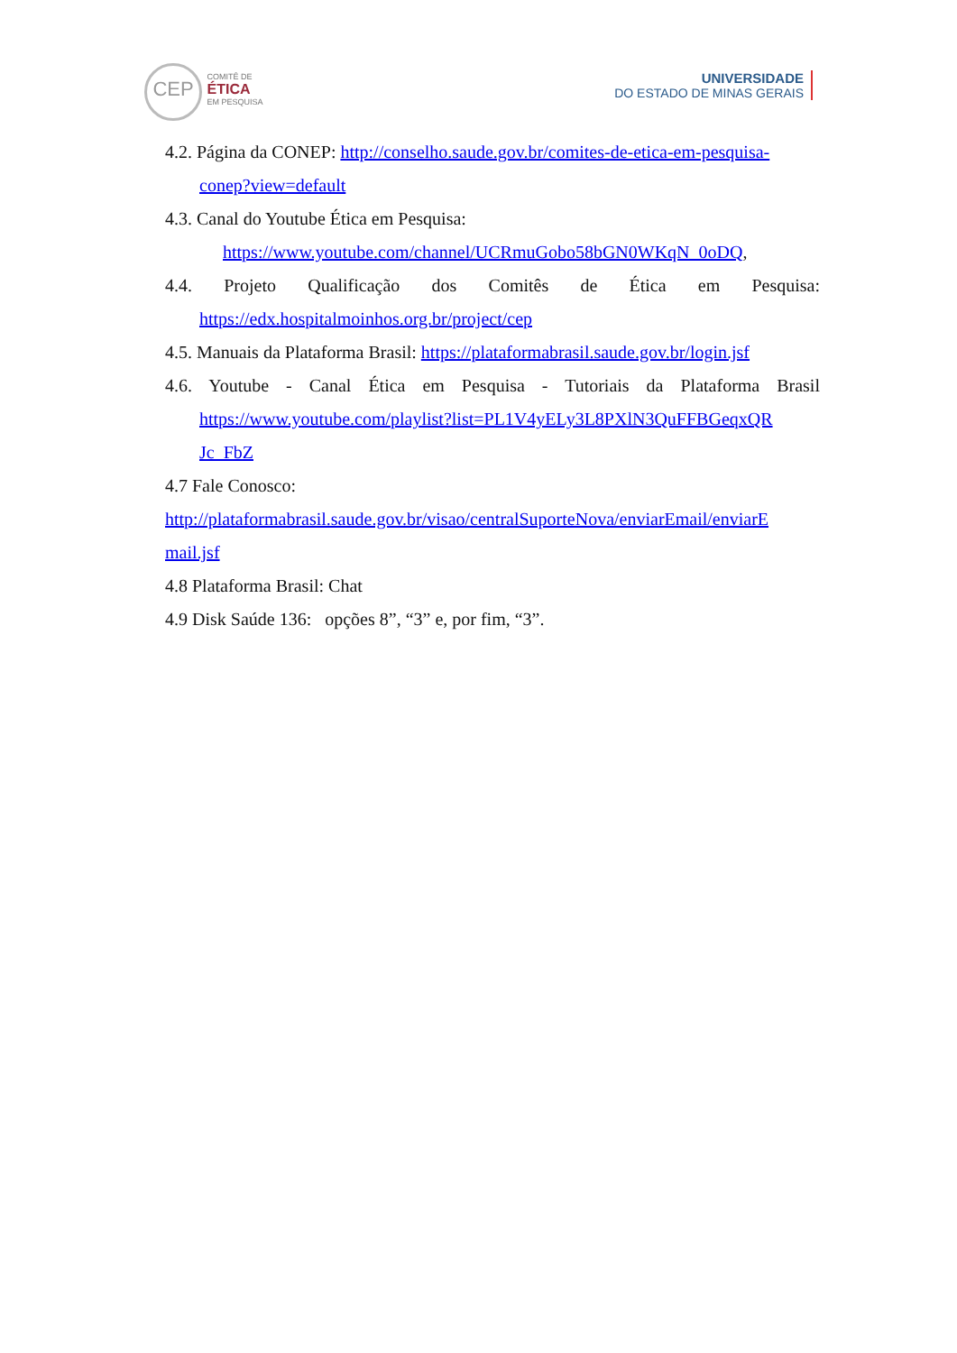CEP COMITÊ DE ÉTICA EM PESQUISA
UNIVERSIDADE
DO ESTADO DE MINAS GERAIS
4.2. Página da CONEP: http://conselho.saude.gov.br/comites-de-etica-em-pesquisa-
conep?view=default
4.3. Canal do Youtube Ética em Pesquisa:
https://www.youtube.com/channel/UCRmuGobo58bGN0WKqN_0oDQ,
4.4. Projeto Qualificação dos Comitês de Ética em Pesquisa:
https://edx.hospitalmoinhos.org.br/project/cep
4.5. Manuais da Plataforma Brasil: https://plataformabrasil.saude.gov.br/login.jsf
4.6. Youtube - Canal Ética em Pesquisa - Tutoriais da Plataforma Brasil
https://www.youtube.com/playlist?list=PL1V4yELy3L8PXlN3QuFFBGeqxQR
Jc_FbZ
4.7 Fale Conosco:
http://plataformabrasil.saude.gov.br/visao/centralSuporteNova/enviarEmail/enviarE
mail.jsf
4.8 Plataforma Brasil: Chat
4.9 Disk Saúde 136: opções 8”, “3” e, por fim, “3”.